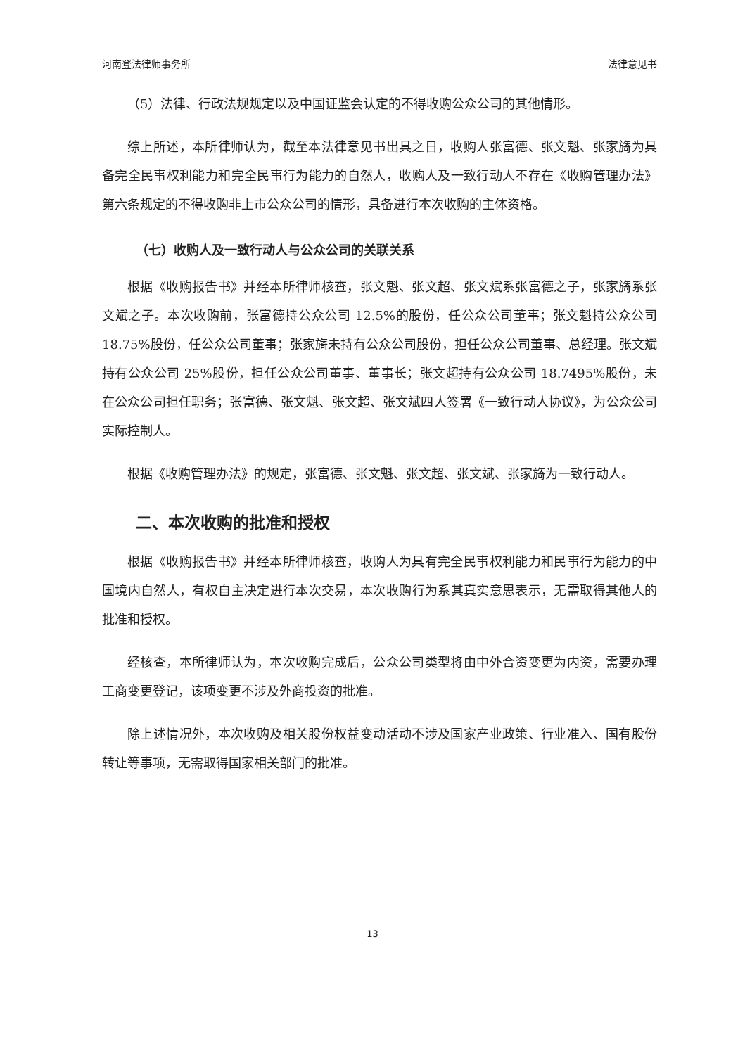河南登法律师事务所 法律意见书
（5）法律、行政法规规定以及中国证监会认定的不得收购公众公司的其他情形。
综上所述，本所律师认为，截至本法律意见书出具之日，收购人张富德、张文魁、张家旖为具备完全民事权利能力和完全民事行为能力的自然人，收购人及一致行动人不存在《收购管理办法》第六条规定的不得收购非上市公众公司的情形，具备进行本次收购的主体资格。
（七）收购人及一致行动人与公众公司的关联关系
根据《收购报告书》并经本所律师核查，张文魁、张文超、张文斌系张富德之子，张家旖系张文斌之子。本次收购前，张富德持公众公司 12.5%的股份，任公众公司董事；张文魁持公众公司 18.75%股份，任公众公司董事；张家旖未持有公众公司股份，担任公众公司董事、总经理。张文斌持有公众公司 25%股份，担任公众公司董事、董事长；张文超持有公众公司 18.7495%股份，未在公众公司担任职务；张富德、张文魁、张文超、张文斌四人签署《一致行动人协议》，为公众公司实际控制人。
根据《收购管理办法》的规定，张富德、张文魁、张文超、张文斌、张家旖为一致行动人。
二、本次收购的批准和授权
根据《收购报告书》并经本所律师核查，收购人为具有完全民事权利能力和民事行为能力的中国境内自然人，有权自主决定进行本次交易，本次收购行为系其真实意思表示，无需取得其他人的批准和授权。
经核查，本所律师认为，本次收购完成后，公众公司类型将由中外合资变更为内资，需要办理工商变更登记，该项变更不涉及外商投资的批准。
除上述情况外，本次收购及相关股份权益变动活动不涉及国家产业政策、行业准入、国有股份转让等事项，无需取得国家相关部门的批准。
13